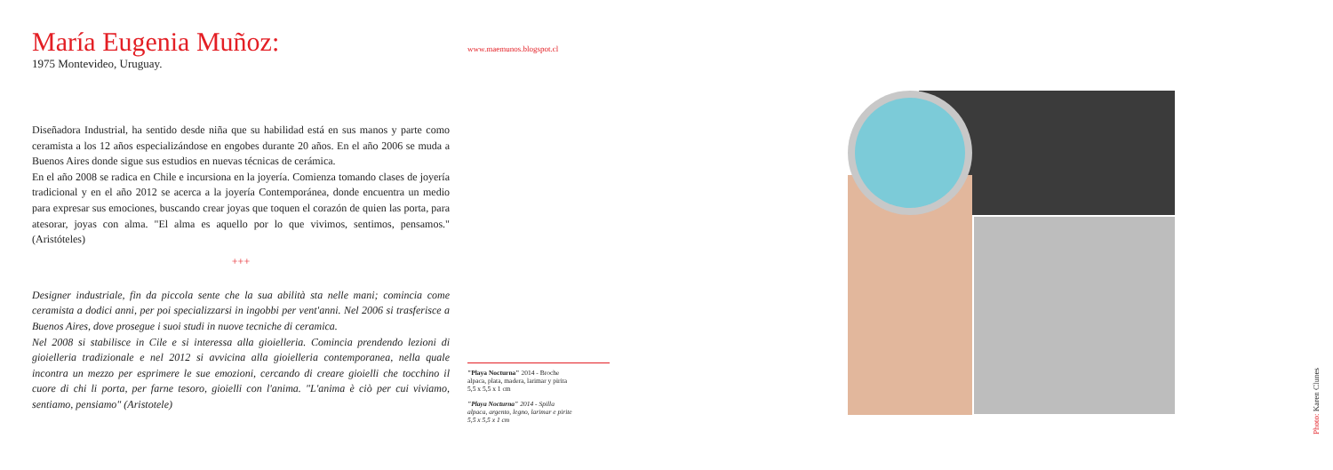María Eugenia Muñoz:
1975 Montevideo, Uruguay.
Diseñadora Industrial, ha sentido desde niña que su habilidad está en sus manos y parte como ceramista a los 12 años especializándose en engobes durante 20 años. En el año 2006 se muda a Buenos Aires donde sigue sus estudios en nuevas técnicas de cerámica.
En el año 2008 se radica en Chile e incursiona en la joyería. Comienza tomando clases de joyería tradicional y en el año 2012 se acerca a la joyería Contemporánea, donde encuentra un medio para expresar sus emociones, buscando crear joyas que toquen el corazón de quien las porta, para atesorar, joyas con alma. "El alma es aquello por lo que vivimos, sentimos, pensamos." (Aristóteles)
+++
Designer industriale, fin da piccola sente che la sua abilità sta nelle mani; comincia come ceramista a dodici anni, per poi specializzarsi in ingobbi per vent'anni. Nel 2006 si trasferisce a Buenos Aires, dove prosegue i suoi studi in nuove tecniche di ceramica.
Nel 2008 si stabilisce in Cile e si interessa alla gioielleria. Comincia prendendo lezioni di gioielleria tradizionale e nel 2012 si avvicina alla gioielleria contemporanea, nella quale incontra un mezzo per esprimere le sue emozioni, cercando di creare gioielli che tocchino il cuore di chi li porta, per farne tesoro, gioielli con l'anima. "L'anima è ciò per cui viviamo, sentiamo, pensiamo" (Aristotele)
www.maemunos.blogspot.cl
"Playa Nocturna" 2014 - Broche
alpaca, plata, madera, larimar y pirita
5,5 x 5,5 x 1 cm
"Playa Nocturna" 2014 - Spilla
alpaca, argento, legno, larimar e pirite
5,5 x 5,5 x 1 cm
Photo: Karen Clunes